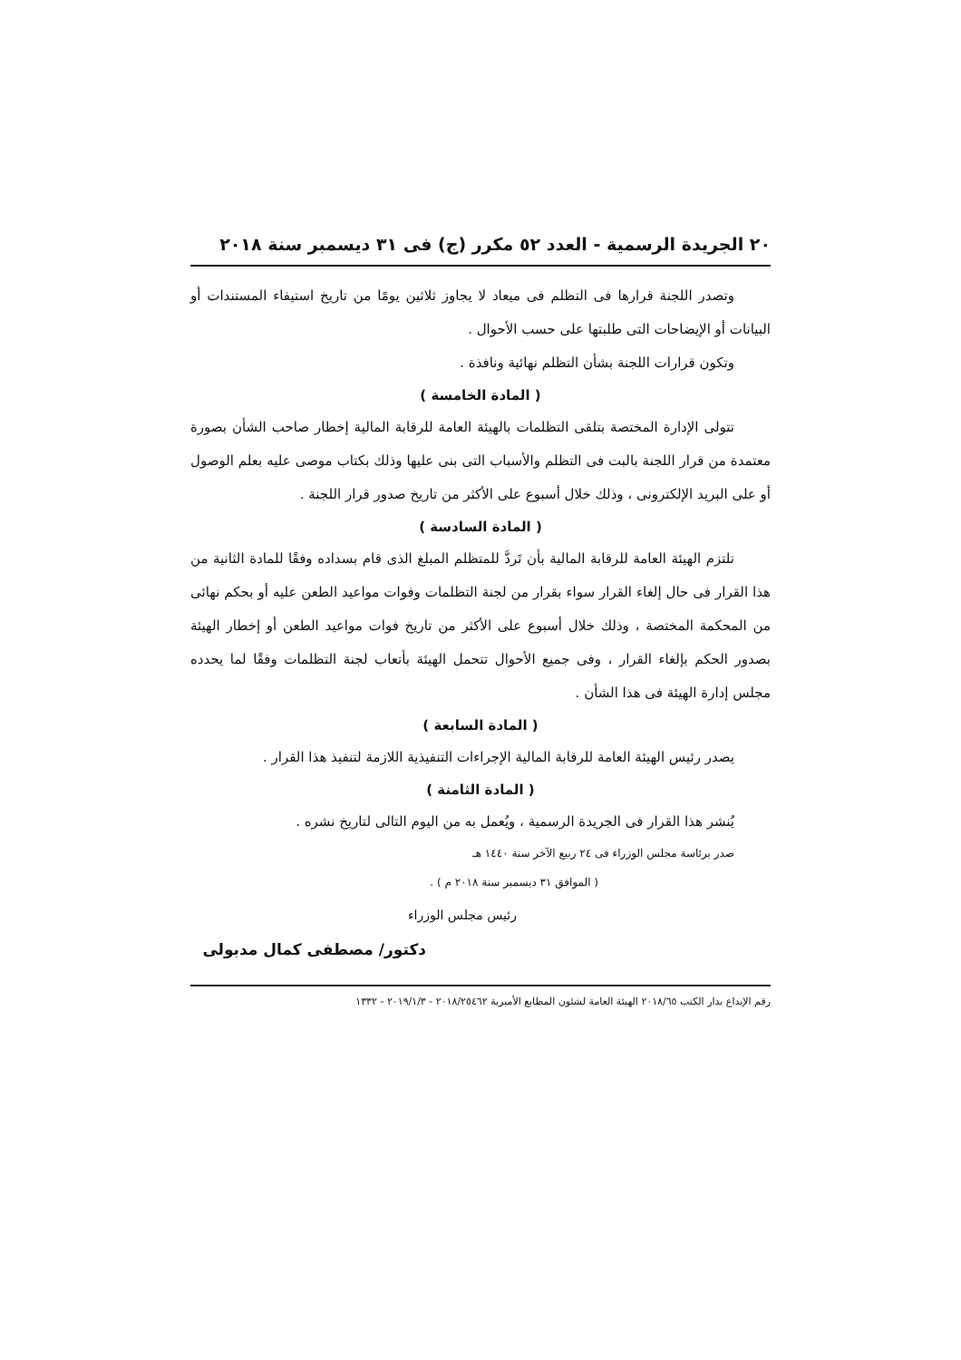٢٠ الجريدة الرسمية - العدد ٥٢ مكرر (ج) فى ٣١ ديسمبر سنة ٢٠١٨
وتصدر اللجنة قرارها فى التظلم فى ميعاد لا يجاوز ثلاثين يومًا من تاريخ استيفاء المستندات أو البيانات أو الإيضاحات التى طلبتها على حسب الأحوال .
وتكون قرارات اللجنة بشأن التظلم نهائية ونافذة .
( المادة الخامسة )
تتولى الإدارة المختصة بتلقى التظلمات بالهيئة العامة للرقابة المالية إخطار صاحب الشأن بصورة معتمدة من قرار اللجنة بالبت فى التظلم والأسباب التى بنى عليها وذلك بكتاب موصى عليه بعلم الوصول أو على البريد الإلكترونى ، وذلك خلال أسبوع على الأكثر من تاريخ صدور قرار اللجنة .
( المادة السادسة )
تلتزم الهيئة العامة للرقابة المالية بأن تَردَّ للمتظلم المبلغ الذى قام بسداده وفقًا للمادة الثانية من هذا القرار فى حال إلغاء القرار سواء بقرار من لجنة التظلمات وفوات مواعيد الطعن عليه أو بحكم نهائى من المحكمة المختصة ، وذلك خلال أسبوع على الأكثر من تاريخ فوات مواعيد الطعن أو إخطار الهيئة بصدور الحكم بإلغاء القرار ، وفى جميع الأحوال تتحمل الهيئة بأتعاب لجنة التظلمات وفقًا لما يحدده مجلس إدارة الهيئة فى هذا الشأن .
( المادة السابعة )
يصدر رئيس الهيئة العامة للرقابة المالية الإجراءات التنفيذية اللازمة لتنفيذ هذا القرار .
( المادة الثامنة )
يُنشر هذا القرار فى الجريدة الرسمية ، ويُعمل به من اليوم التالى لتاريخ نشره .
صدر برئاسة مجلس الوزراء فى ٢٤ ربيع الآخر سنة ١٤٤٠ هـ
( الموافق ٣١ ديسمبر سنة ٢٠١٨ م ) .
رئيس مجلس الوزراء
دكتور/ مصطفى كمال مدبولى
رقم الإيداع بدار الكتب ٢٠١٨/٦٥ الهيئة العامة لشئون المطابع الأميرية ٢٠١٨/٢٥٤٦٢ - ٢٠١٩/١/٣ - ١٣٣٢